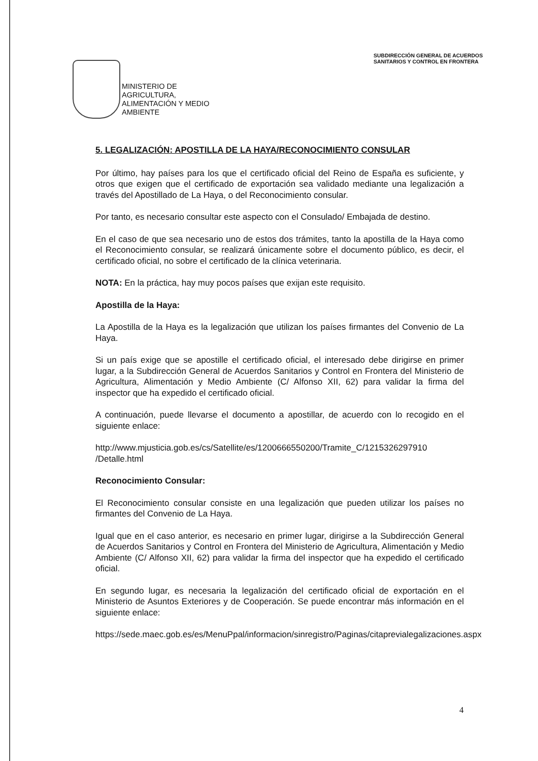SUBDIRECCIÓN GENERAL DE ACUERDOS
SANITARIOS Y CONTROL EN FRONTERA
MINISTERIO DE
AGRICULTURA,
ALIMENTACIÓN Y MEDIO
AMBIENTE
5. LEGALIZACIÓN: APOSTILLA DE LA HAYA/RECONOCIMIENTO CONSULAR
Por último, hay países para los que el certificado oficial del Reino de España es suficiente, y otros que exigen que el certificado de exportación sea validado mediante una legalización a través del Apostillado de La Haya, o del Reconocimiento consular.
Por tanto, es necesario consultar este aspecto con el Consulado/ Embajada de destino.
En el caso de que sea necesario uno de estos dos trámites, tanto la apostilla de la Haya como el Reconocimiento consular, se realizará únicamente sobre el documento público, es decir, el certificado oficial, no sobre el certificado de la clínica veterinaria.
NOTA: En la práctica, hay muy pocos países que exijan este requisito.
Apostilla de la Haya:
La Apostilla de la Haya es la legalización que utilizan los países firmantes del Convenio de La Haya.
Si un país exige que se apostille el certificado oficial, el interesado debe dirigirse en primer lugar, a la Subdirección General de Acuerdos Sanitarios y Control en Frontera del Ministerio de Agricultura, Alimentación y Medio Ambiente (C/ Alfonso XII, 62) para validar la firma del inspector que ha expedido el certificado oficial.
A continuación, puede llevarse el documento a apostillar, de acuerdo con lo recogido en el siguiente enlace:
http://www.mjusticia.gob.es/cs/Satellite/es/1200666550200/Tramite_C/1215326297910 /Detalle.html
Reconocimiento Consular:
El Reconocimiento consular consiste en una legalización que pueden utilizar los países no firmantes del Convenio de La Haya.
Igual que en el caso anterior, es necesario en primer lugar, dirigirse a la Subdirección General de Acuerdos Sanitarios y Control en Frontera del Ministerio de Agricultura, Alimentación y Medio Ambiente (C/ Alfonso XII, 62) para validar la firma del inspector que ha expedido el certificado oficial.
En segundo lugar, es necesaria la legalización del certificado oficial de exportación en el Ministerio de Asuntos Exteriores y de Cooperación. Se puede encontrar más información en el siguiente enlace:
https://sede.maec.gob.es/es/MenuPpal/informacion/sinregistro/Paginas/citaprevialegalizaciones.aspx
4